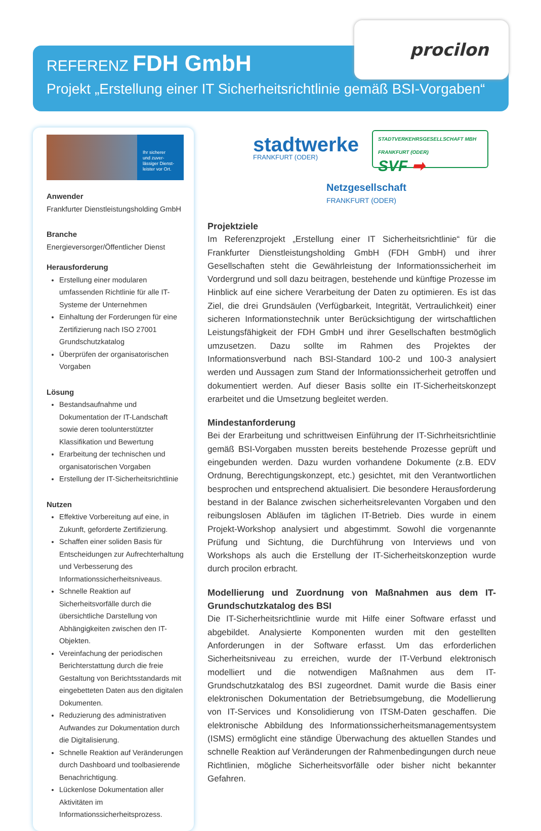procilon
REFERENZ FDH GmbH
Projekt „Erstellung einer IT Sicherheitsrichtlinie gemäß BSI-Vorgaben“
Ihr sicherer
und zuver-
lässiger Dienst-
leister vor Ort.
Anwender
Frankfurter Dienstleistungsholding GmbH
Branche
Energieversorger/Öffentlicher Dienst
Herausforderung
Erstellung einer modularen umfassenden Richtlinie für alle IT-Systeme der Unternehmen
Einhaltung der Forderungen für eine Zertifizierung nach ISO 27001 Grundschutzkatalog
Überprüfen der organisatorischen Vorgaben
Lösung
Bestandsaufnahme und Dokumentation der IT-Landschaft sowie deren toolunterstützter Klassifikation und Bewertung
Erarbeitung der technischen und organisatorischen Vorgaben
Erstellung der IT-Sicherheitsrichtlinie
Nutzen
Effektive Vorbereitung auf eine, in Zukunft, geforderte Zertifizierung.
Schaffen einer soliden Basis für Entscheidungen zur Aufrechterhaltung und Verbesserung des Informationssicherheitsniveaus.
Schnelle Reaktion auf Sicherheitsvorfälle durch die übersichtliche Darstellung von Abhängigkeiten zwischen den IT-Objekten.
Vereinfachung der periodischen Berichterstattung durch die freie Gestaltung von Berichtsstandards mit eingebetteten Daten aus den digitalen Dokumenten.
Reduzierung des administrativen Aufwandes zur Dokumentation durch die Digitalisierung.
Schnelle Reaktion auf Veränderungen durch Dashboard und toolbasierende Benachrichtigung.
Lückenlose Dokumentation aller Aktivitäten im Informationssicherheitsprozess.
stadtwerke
FRANKFURT (ODER)
STADTVERKEHRSGESELLSCHAFT MBH
FRANKFURT (ODER)
SVF ➡
Netzgesellschaft
FRANKFURT (ODER)
Projektziele
Im Referenzprojekt „Erstellung einer IT Sicherheitsrichtlinie“ für die Frankfurter Dienstleistungsholding GmbH (FDH GmbH) und ihrer Gesellschaften steht die Gewährleistung der Informationssicherheit im Vordergrund und soll dazu beitragen, bestehende und künftige Prozesse im Hinblick auf eine sichere Verarbeitung der Daten zu optimieren. Es ist das Ziel, die drei Grundsäulen (Verfügbarkeit, Integrität, Vertraulichkeit) einer sicheren Informationstechnik unter Berücksichtigung der wirtschaftlichen Leistungsfähigkeit der FDH GmbH und ihrer Gesellschaften bestmöglich umzusetzen. Dazu sollte im Rahmen des Projektes der Informationsverbund nach BSI-Standard 100-2 und 100-3 analysiert werden und Aussagen zum Stand der Informationssicherheit getroffen und dokumentiert werden. Auf dieser Basis sollte ein IT-Sicherheitskonzept erarbeitet und die Umsetzung begleitet werden.
Mindestanforderung
Bei der Erarbeitung und schrittweisen Einführung der IT-Sichrheitsrichtlinie gemäß BSI-Vorgaben mussten bereits bestehende Prozesse geprüft und eingebunden werden. Dazu wurden vorhandene Dokumente (z.B. EDV Ordnung, Berechtigungskonzept, etc.) gesichtet, mit den Verantwortlichen besprochen und entsprechend aktualisiert. Die besondere Herausforderung bestand in der Balance zwischen sicherheitsrelevanten Vorgaben und den reibungslosen Abläufen im täglichen IT-Betrieb. Dies wurde in einem Projekt-Workshop analysiert und abgestimmt. Sowohl die vorgenannte Prüfung und Sichtung, die Durchführung von Interviews und von Workshops als auch die Erstellung der IT-Sicherheitskonzeption wurde durch procilon erbracht.
Modellierung und Zuordnung von Maßnahmen aus dem IT-Grundschutzkatalog des BSI
Die IT-Sicherheitsrichtlinie wurde mit Hilfe einer Software erfasst und abgebildet. Analysierte Komponenten wurden mit den gestellten Anforderungen in der Software erfasst. Um das erforderlichen Sicherheitsniveau zu erreichen, wurde der IT-Verbund elektronisch modelliert und die notwendigen Maßnahmen aus dem IT-Grundschutzkatalog des BSI zugeordnet. Damit wurde die Basis einer elektronischen Dokumentation der Betriebsumgebung, die Modellierung von IT-Services und Konsolidierung von ITSM-Daten geschaffen. Die elektronische Abbildung des Informationssicherheitsmanagementsystem (ISMS) ermöglicht eine ständige Überwachung des aktuellen Standes und schnelle Reaktion auf Veränderungen der Rahmenbedingungen durch neue Richtlinien, mögliche Sicherheitsvorfälle oder bisher nicht bekannter Gefahren.